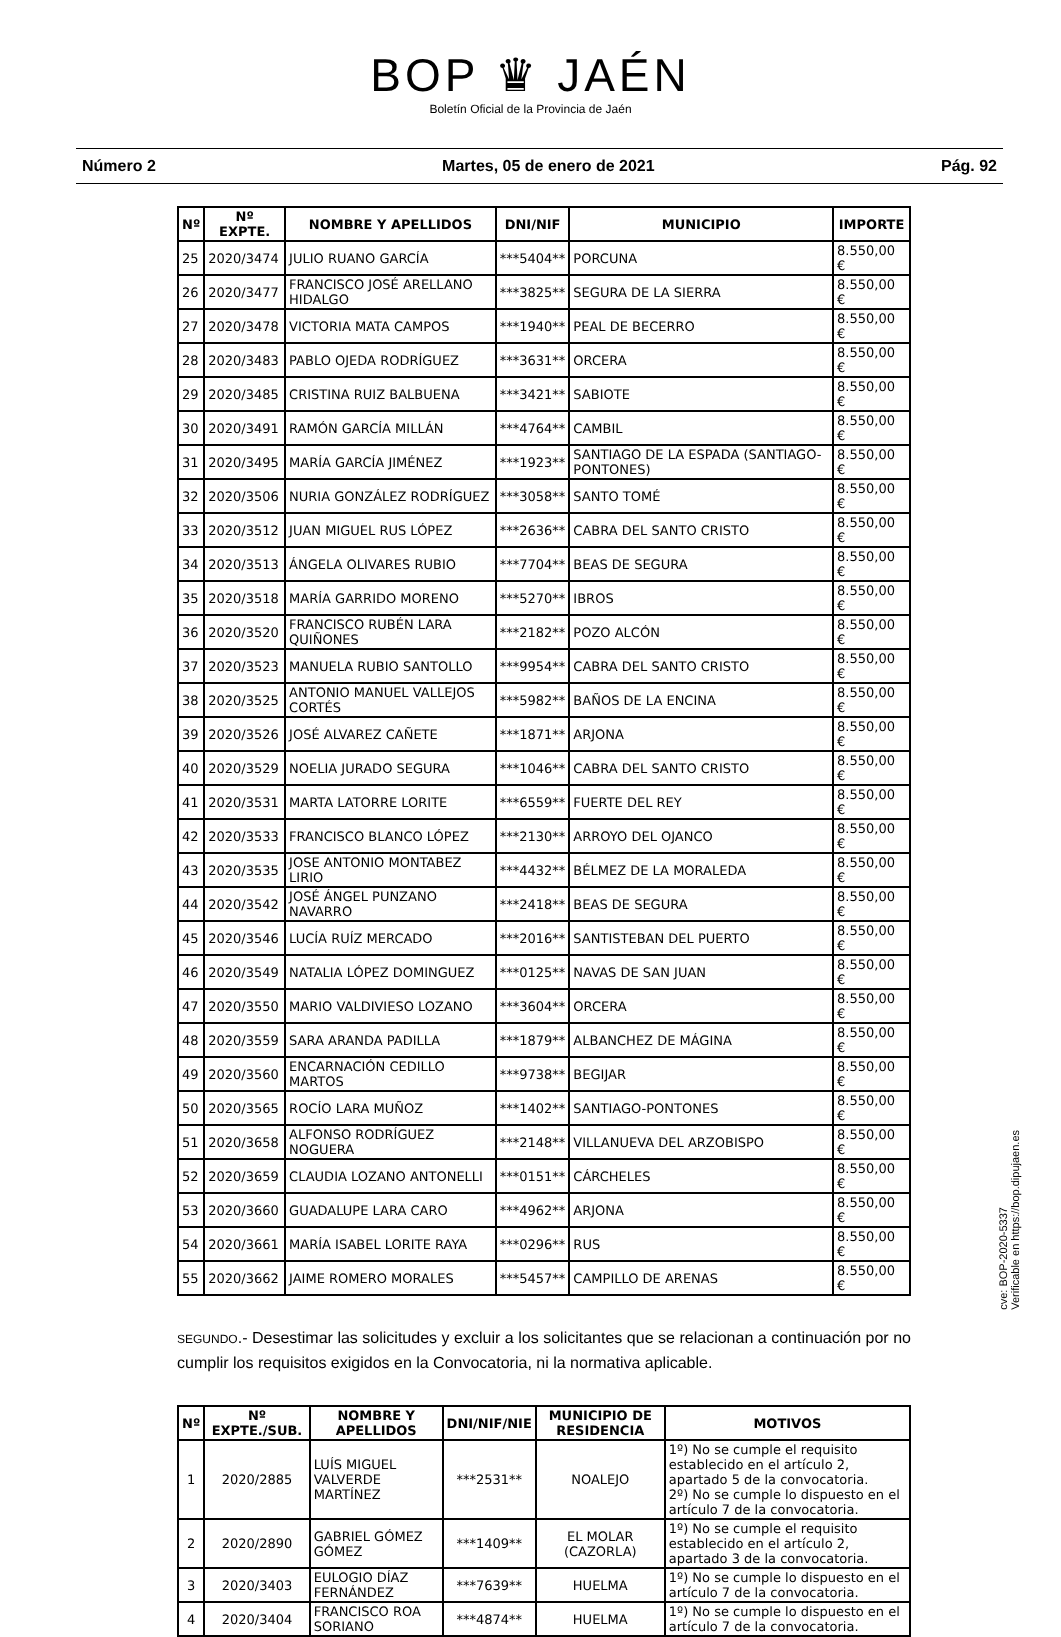BOP ♛ JAÉN
Boletín Oficial de la Provincia de Jaén
Número 2 Martes, 05 de enero de 2021 Pág. 92
| Nº | Nº EXPTE. | NOMBRE Y APELLIDOS | DNI/NIF | MUNICIPIO | IMPORTE |
| --- | --- | --- | --- | --- | --- |
| 25 | 2020/3474 | JULIO RUANO GARCÍA | ***5404** | PORCUNA | 8.550,00 € |
| 26 | 2020/3477 | FRANCISCO JOSÉ ARELLANO HIDALGO | ***3825** | SEGURA DE LA SIERRA | 8.550,00 € |
| 27 | 2020/3478 | VICTORIA MATA CAMPOS | ***1940** | PEAL DE BECERRO | 8.550,00 € |
| 28 | 2020/3483 | PABLO OJEDA RODRÍGUEZ | ***3631** | ORCERA | 8.550,00 € |
| 29 | 2020/3485 | CRISTINA RUIZ BALBUENA | ***3421** | SABIOTE | 8.550,00 € |
| 30 | 2020/3491 | RAMÓN GARCÍA MILLÁN | ***4764** | CAMBIL | 8.550,00 € |
| 31 | 2020/3495 | MARÍA GARCÍA JIMÉNEZ | ***1923** | SANTIAGO DE LA ESPADA (SANTIAGO-PONTONES) | 8.550,00 € |
| 32 | 2020/3506 | NURIA GONZÁLEZ RODRÍGUEZ | ***3058** | SANTO TOMÉ | 8.550,00 € |
| 33 | 2020/3512 | JUAN MIGUEL RUS LÓPEZ | ***2636** | CABRA DEL SANTO CRISTO | 8.550,00 € |
| 34 | 2020/3513 | ÁNGELA OLIVARES RUBIO | ***7704** | BEAS DE SEGURA | 8.550,00 € |
| 35 | 2020/3518 | MARÍA GARRIDO MORENO | ***5270** | IBROS | 8.550,00 € |
| 36 | 2020/3520 | FRANCISCO RUBÉN LARA QUIÑONES | ***2182** | POZO ALCÓN | 8.550,00 € |
| 37 | 2020/3523 | MANUELA RUBIO SANTOLLO | ***9954** | CABRA DEL SANTO CRISTO | 8.550,00 € |
| 38 | 2020/3525 | ANTONIO MANUEL VALLEJOS CORTÉS | ***5982** | BAÑOS DE LA ENCINA | 8.550,00 € |
| 39 | 2020/3526 | JOSÉ ALVAREZ CAÑETE | ***1871** | ARJONA | 8.550,00 € |
| 40 | 2020/3529 | NOELIA JURADO SEGURA | ***1046** | CABRA DEL SANTO CRISTO | 8.550,00 € |
| 41 | 2020/3531 | MARTA LATORRE LORITE | ***6559** | FUERTE DEL REY | 8.550,00 € |
| 42 | 2020/3533 | FRANCISCO BLANCO LÓPEZ | ***2130** | ARROYO DEL OJANCO | 8.550,00 € |
| 43 | 2020/3535 | JOSE ANTONIO MONTABEZ LIRIO | ***4432** | BÉLMEZ DE LA MORALEDA | 8.550,00 € |
| 44 | 2020/3542 | JOSÉ ÁNGEL PUNZANO NAVARRO | ***2418** | BEAS DE SEGURA | 8.550,00 € |
| 45 | 2020/3546 | LUCÍA RUÍZ MERCADO | ***2016** | SANTISTEBAN DEL PUERTO | 8.550,00 € |
| 46 | 2020/3549 | NATALIA LÓPEZ DOMINGUEZ | ***0125** | NAVAS DE SAN JUAN | 8.550,00 € |
| 47 | 2020/3550 | MARIO VALDIVIESO LOZANO | ***3604** | ORCERA | 8.550,00 € |
| 48 | 2020/3559 | SARA ARANDA PADILLA | ***1879** | ALBANCHEZ DE MÁGINA | 8.550,00 € |
| 49 | 2020/3560 | ENCARNACIÓN CEDILLO MARTOS | ***9738** | BEGIJAR | 8.550,00 € |
| 50 | 2020/3565 | ROCÍO LARA MUÑOZ | ***1402** | SANTIAGO-PONTONES | 8.550,00 € |
| 51 | 2020/3658 | ALFONSO RODRÍGUEZ NOGUERA | ***2148** | VILLANUEVA DEL ARZOBISPO | 8.550,00 € |
| 52 | 2020/3659 | CLAUDIA LOZANO ANTONELLI | ***0151** | CÁRCHELES | 8.550,00 € |
| 53 | 2020/3660 | GUADALUPE LARA CARO | ***4962** | ARJONA | 8.550,00 € |
| 54 | 2020/3661 | MARÍA ISABEL LORITE RAYA | ***0296** | RUS | 8.550,00 € |
| 55 | 2020/3662 | JAIME ROMERO MORALES | ***5457** | CAMPILLO DE ARENAS | 8.550,00 € |
SEGUNDO.- Desestimar las solicitudes y excluir a los solicitantes que se relacionan a continuación por no cumplir los requisitos exigidos en la Convocatoria, ni la normativa aplicable.
| Nº | Nº EXPTE./SUB. | NOMBRE Y APELLIDOS | DNI/NIF/NIE | MUNICIPIO DE RESIDENCIA | MOTIVOS |
| --- | --- | --- | --- | --- | --- |
| 1 | 2020/2885 | LUÍS MIGUEL VALVERDE MARTÍNEZ | ***2531** | NOALEJO | 1º) No se cumple el requisito establecido en el artículo 2, apartado 5 de la convocatoria. 2º) No se cumple lo dispuesto en el artículo 7 de la convocatoria. |
| 2 | 2020/2890 | GABRIEL GÓMEZ GÓMEZ | ***1409** | EL MOLAR (CAZORLA) | 1º) No se cumple el requisito establecido en el artículo 2, apartado 3 de la convocatoria. |
| 3 | 2020/3403 | EULOGIO DÍAZ FERNÁNDEZ | ***7639** | HUELMA | 1º) No se cumple lo dispuesto en el artículo 7 de la convocatoria. |
| 4 | 2020/3404 | FRANCISCO ROA SORIANO | ***4874** | HUELMA | 1º) No se cumple lo dispuesto en el artículo 7 de la convocatoria. |
cve: BOP-2020-5337
Verificable en https://bop.dipujaen.es